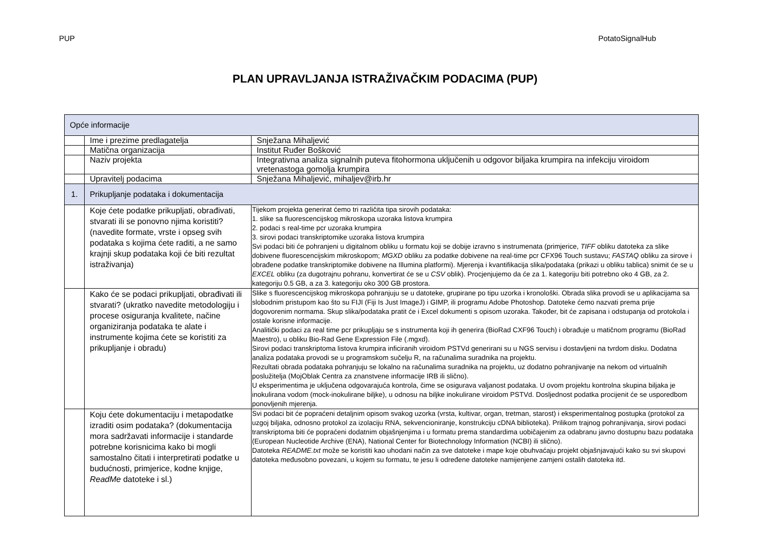PUP PotatoSignalHub
PLAN UPRAVLJANJA ISTRAŽIVAČKIM PODACIMA (PUP)
| Opće informacije | | |
| | Ime i prezime predlagatelja | Snježana Mihaljević |
| | Matična organizacija | Institut Ruđer Bošković |
| | Naziv projekta | Integrativna analiza signalnih puteva fitohormona uključenih u odgovor biljaka krumpira na infekciju viroidom vretenastoga gomolja krumpira |
| | Upravitelj podacima | Snježana Mihaljević, mihaljev@irb.hr |
| 1. | Prikupljanje podataka i dokumentacija | |
| | Koje ćete podatke prikupljati, obrađivati, stvarati ili se ponovno njima koristiti? (navedite formate, vrste i opseg svih podataka s kojima ćete raditi, a ne samo krajnji skup podataka koji će biti rezultat istraživanja) | Tijekom projekta generirat ćemo tri različita tipa sirovih podataka: 1. slike sa fluorescencijskog mikroskopa uzoraka listova krumpira 2. podaci s real-time pcr uzoraka krumpira 3. sirovi podaci transkriptomike uzoraka listova krumpira Svi podaci biti će pohranjeni u digitalnom obliku u formatu koji se dobije izravno s instrumenata (primjerice, TIFF obliku datoteka za slike dobivene fluorescencijskim mikroskopom; MGXD obliku za podatke dobivene na real-time pcr CFX96 Touch sustavu; FASTAQ obliku za sirove i obrađene podatke transkriptomike dobivene na Illumina platformi). Mjerenja i kvantifikacija slika/podataka (prikazi u obliku tablica) snimit će se u EXCEL obliku (za dugotrajnu pohranu, konvertirat će se u CSV oblik). Procjenjujemo da će za 1. kategoriju biti potrebno oko 4 GB, za 2. kategoriju 0.5 GB, a za 3. kategoriju oko 300 GB prostora. |
| | Kako će se podaci prikupljati, obrađivati ili stvarati? (ukratko navedite metodologiju i procese osiguranja kvalitete, načine organiziranja podataka te alate i instrumente kojima ćete se koristiti za prikupljanje i obradu) | Slike s fluorescencijskog mikroskopa pohranjuju se u datoteke, grupirane po tipu uzorka i kronološki. Obrada slika provodi se u aplikacijama sa slobodnim pristupom kao što su FIJI (Fiji Is Just ImageJ) i GIMP, ili programu Adobe Photoshop. Datoteke ćemo nazvati prema prije dogovorenim normama. Skup slika/podataka pratit će i Excel dokumenti s opisom uzoraka. Također, bit će zapisana i odstupanja od protokola i ostale korisne informacije. Analitički podaci za real time pcr prikupljaju se s instrumenta koji ih generira (BioRad CXF96 Touch) i obrađuje u matičnom programu (BioRad Maestro), u obliku Bio-Rad Gene Expression File (.mgxd). Sirovi podaci transkriptoma listova krumpira inficiranih viroidom PSTVd generirani su u NGS servisu i dostavljeni na tvrdom disku. Dodatna analiza podataka provodi se u programskom sučelju R, na računalima suradnika na projektu. Rezultati obrada podataka pohranjuju se lokalno na računalima suradnika na projektu, uz dodatno pohranjivanje na nekom od virtualnih poslužitelja (MojOblak Centra za znanstvene informacije IRB ili slično). U eksperimentima je uključena odgovarajuća kontrola, čime se osigurava valjanost podataka. U ovom projektu kontrolna skupina biljaka je inokulirana vodom (mock-inokulirane biljke), u odnosu na biljke inokulirane viroidom PSTVd. Dosljednost podatka procijenit će se usporedbom ponovljenih mjerenja. |
| | Koju ćete dokumentaciju i metapodatke izraditi osim podataka? (dokumentacija mora sadržavati informacije i standarde potrebne korisnicima kako bi mogli samostalno čitati i interpretirati podatke u budućnosti, primjerice, kodne knjige, ReadMe datoteke i sl.) | Svi podaci bit će popraćeni detaljnim opisom svakog uzorka (vrsta, kultivar, organ, tretman, starost) i eksperimentalnog postupka (protokol za uzgoj biljaka, odnosno protokol za izolaciju RNA, sekvencioniranje, konstrukciju cDNA biblioteka). Prilikom trajnog pohranjivanja, sirovi podaci transkriptoma biti će popraćeni dodatnim objašnjenjima i u formatu prema standardima uobičajenim za odabranu javno dostupnu bazu podataka (European Nucleotide Archive (ENA), National Center for Biotechnology Information (NCBI) ili slično). Datoteka README.txt može se koristiti kao uhodani način za sve datoteke i mape koje obuhvaćaju projekt objašnjavajući kako su svi skupovi datoteka međusobno povezani, u kojem su formatu, te jesu li određene datoteke namijenjene zamjeni ostalih datoteka itd. |